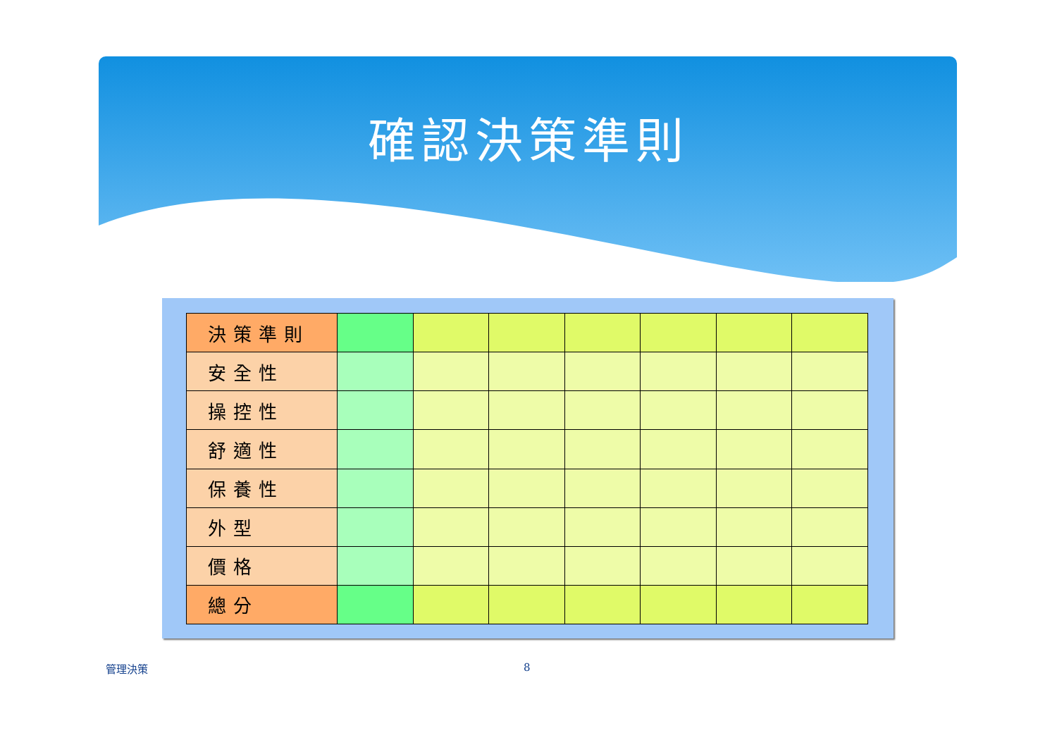確認決策準則
| 決策準則 | | | | | | | |
| 安全性 | | | | | | | |
| 操控性 | | | | | | | |
| 舒適性 | | | | | | | |
| 保養性 | | | | | | | |
| 外型 | | | | | | | |
| 價格 | | | | | | | |
| 總分 | | | | | | | |
管理決策 8